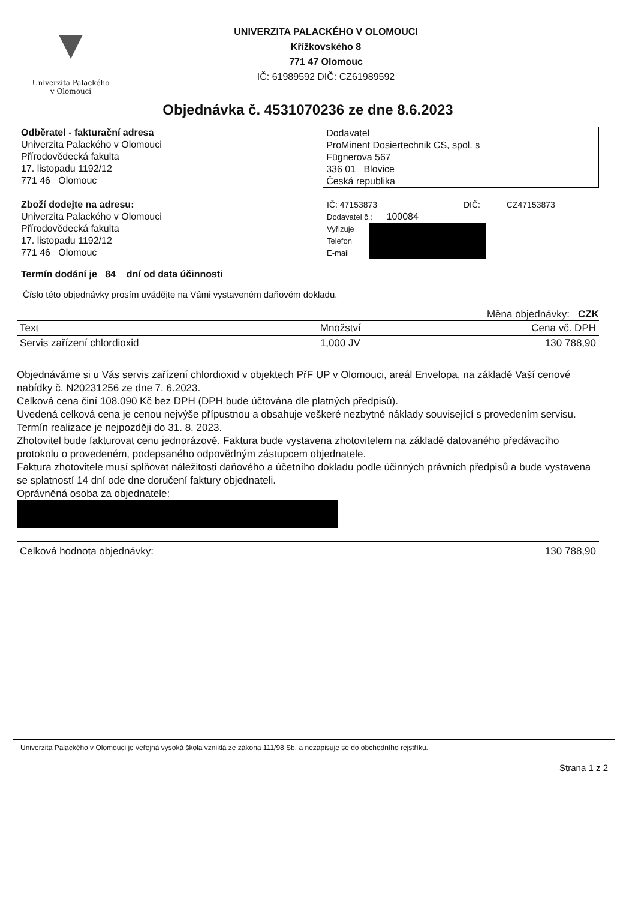Univerzita Palackého
v Olomouci
UNIVERZITA PALACKÉHO V OLOMOUCI
Křížkovského 8
771 47 Olomouc
IČ: 61989592 DIČ: CZ61989592
Objednávka č. 4531070236 ze dne 8.6.2023
Odběratel - fakturační adresa
Univerzita Palackého v Olomouci
Přírodovědecká fakulta
17. listopadu 1192/12
771 46 Olomouc
Dodavatel
ProMinent Dosiertechnik CS, spol. s
Fügnerova 567
336 01 Blovice
Česká republika
Zboží dodejte na adresu:
Univerzita Palackého v Olomouci
Přírodovědecká fakulta
17. listopadu 1192/12
771 46 Olomouc
IČ: 47153873 DIČ: CZ47153873
Dodavatel č.: 100084
Vyřizuje
Telefon
E-mail
Termín dodání je 84 dní od data účinnosti
Číslo této objednávky prosím uvádějte na Vámi vystaveném daňovém dokladu.
Měna objednávky: CZK
| Text | Množství | Cena vč. DPH |
| --- | --- | --- |
| Servis zařízení chlordioxid | 1,000 JV | 130 788,90 |
Objednáváme si u Vás servis zařízení chlordioxid v objektech PřF UP v Olomouci, areál Envelopa, na základě Vaší cenové nabídky č. N20231256 ze dne 7. 6.2023.
Celková cena činí 108.090 Kč bez DPH (DPH bude účtována dle platných předpisů).
Uvedená celková cena je cenou nejvýše přípustnou a obsahuje veškeré nezbytné náklady související s provedením servisu.
Termín realizace je nejpozději do 31. 8. 2023.
Zhotovitel bude fakturovat cenu jednorázově. Faktura bude vystavena zhotovitelem na základě datovaného předávacího protokolu o provedeném, podepsaného odpovědným zástupcem objednatele.
Faktura zhotovitele musí splňovat náležitosti daňového a účetního dokladu podle účinných právních předpisů a bude vystavena se splatností 14 dní ode dne doručení faktury objednateli.
Oprávněná osoba za objednatele:
Celková hodnota objednávky: 130 788,90
Univerzita Palackého v Olomouci je veřejná vysoká škola vzniklá ze zákona 111/98 Sb. a nezapisuje se do obchodního rejstříku.
Strana 1 z 2